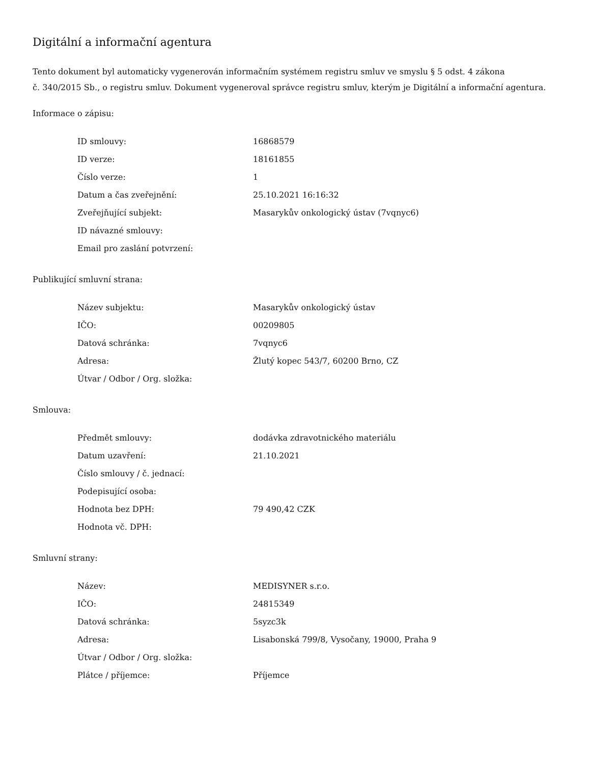Digitální a informační agentura
Tento dokument byl automaticky vygenerován informačním systémem registru smluv ve smyslu § 5 odst. 4 zákona
č. 340/2015 Sb., o registru smluv. Dokument vygeneroval správce registru smluv, kterým je Digitální a informační agentura.
Informace o zápisu:
| ID smlouvy: | 16868579 |
| ID verze: | 18161855 |
| Číslo verze: | 1 |
| Datum a čas zveřejnění: | 25.10.2021 16:16:32 |
| Zveřejňující subjekt: | Masarykův onkologický ústav (7vqnyc6) |
| ID návazné smlouvy: | |
| Email pro zaslání potvrzení: | |
Publikující smluvní strana:
| Název subjektu: | Masarykův onkologický ústav |
| IČO: | 00209805 |
| Datová schránka: | 7vqnyc6 |
| Adresa: | Žlutý kopec 543/7, 60200 Brno, CZ |
| Útvar / Odbor / Org. složka: | |
Smlouva:
| Předmět smlouvy: | dodávka zdravotnického materiálu |
| Datum uzavření: | 21.10.2021 |
| Číslo smlouvy / č. jednací: | |
| Podepisující osoba: | |
| Hodnota bez DPH: | 79 490,42 CZK |
| Hodnota vč. DPH: | |
Smluvní strany:
| Název: | MEDISYNER s.r.o. |
| IČO: | 24815349 |
| Datová schránka: | 5syzc3k |
| Adresa: | Lisabonská 799/8, Vysočany, 19000, Praha 9 |
| Útvar / Odbor / Org. složka: | |
| Plátce / příjemce: | Příjemce |